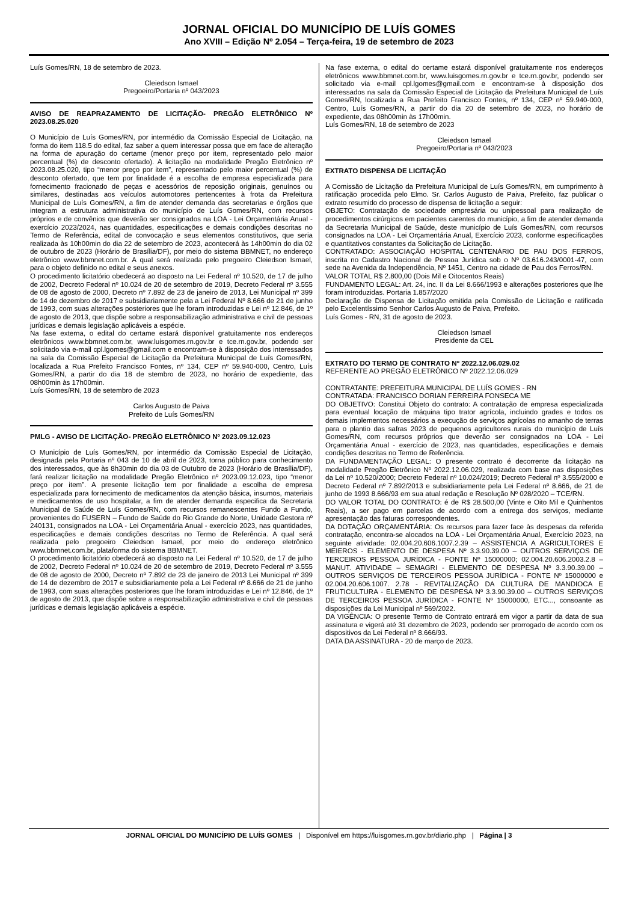JORNAL OFICIAL DO MUNICÍPIO DE LUÍS GOMES
Ano XVIII – Edição Nº 2.054 – Terça-feira, 19 de setembro de 2023
Luís Gomes/RN, 18 de setembro de 2023.
Cleiedson Ismael
Pregoeiro/Portaria nº 043/2023
AVISO DE REAPRAZAMENTO DE LICITAÇÃO- PREGÃO ELETRÔNICO Nº 2023.08.25.020
O Município de Luís Gomes/RN, por intermédio da Comissão Especial de Licitação, na forma do item 118.5 do edital, faz saber a quem interessar possa que em face de alteração na forma de apuração do certame (menor preço por item, representado pelo maior percentual (%) de desconto ofertado). A licitação na modalidade Pregão Eletrônico nº 2023.08.25.020, tipo “menor preço por item”, representado pelo maior percentual (%) de desconto ofertado, que tem por finalidade é a escolha de empresa especializada para fornecimento fracionado de peças e acessórios de reposição originais, genuínos ou similares, destinadas aos veículos automotores pertencentes à frota da Prefeitura Municipal de Luís Gomes/RN, a fim de atender demanda das secretarias e órgãos que integram a estrutura administrativa do município de Luís Gomes/RN, com recursos próprios e de convênios que deverão ser consignados na LOA - Lei Orçamentária Anual - exercício 2023/2024, nas quantidades, especificações e demais condições descritas no Termo de Referência, edital de convocação e seus elementos constitutivos, que seria realizada às 10h00min do dia 22 de setembro de 2023, acontecerá às 14h00min do dia 02 de outubro de 2023 (Horário de Brasília/DF), por meio do sistema BBMNET, no endereço eletrônico www.bbmnet.com.br. A qual será realizada pelo pregoeiro Cleiedson Ismael, para o objeto definido no edital e seus anexos.
O procedimento licitatório obedecerá ao disposto na Lei Federal nº 10.520, de 17 de julho de 2002, Decreto Federal nº 10.024 de 20 de setembro de 2019, Decreto Federal nº 3.555 de 08 de agosto de 2000, Decreto nº 7.892 de 23 de janeiro de 2013, Lei Municipal nº 399 de 14 de dezembro de 2017 e subsidiariamente pela a Lei Federal Nº 8.666 de 21 de junho de 1993, com suas alterações posteriores que lhe foram introduzidas e Lei nº 12.846, de 1º de agosto de 2013, que dispõe sobre a responsabilização administrativa e civil de pessoas jurídicas e demais legislação aplicáveis a espécie.
Na fase externa, o edital do certame estará disponível gratuitamente nos endereços eletrônicos www.bbmnet.com.br, www.luisgomes.rn.gov.br e tce.rn.gov.br, podendo ser solicitado via e-mail cpl.lgomes@gmail.com e encontram-se à disposição dos interessados na sala da Comissão Especial de Licitação da Prefeitura Municipal de Luís Gomes/RN, localizada a Rua Prefeito Francisco Fontes, nº 134, CEP nº 59.940-000, Centro, Luís Gomes/RN, a partir do dia 18 de stembro de 2023, no horário de expediente, das 08h00min às 17h00min.
Luís Gomes/RN, 18 de setembro de 2023
Carlos Augusto de Paiva
Prefeito de Luís Gomes/RN
PMLG - AVISO DE LICITAÇÃO- PREGÃO ELETRÔNICO Nº 2023.09.12.023
O Município de Luís Gomes/RN, por intermédio da Comissão Especial de Licitação, designada pela Portaria nº 043 de 10 de abril de 2023, torna público para conhecimento dos interessados, que às 8h30min do dia 03 de Outubro de 2023 (Horário de Brasília/DF), fará realizar licitação na modalidade Pregão Eletrônico nº 2023.09.12.023, tipo “menor preço por item”. A presente licitação tem por finalidade a escolha de empresa especializada para fornecimento de medicamentos da atenção básica, insumos, materiais e medicamentos de uso hospitalar, a fim de atender demanda especifica da Secretaria Municipal de Saúde de Luís Gomes/RN, com recursos remanescentes Fundo a Fundo, provenientes do FUSERN – Fundo de Saúde do Rio Grande do Norte, Unidade Gestora nº 240131, consignados na LOA - Lei Orçamentária Anual - exercício 2023, nas quantidades, especificações e demais condições descritas no Termo de Referência. A qual será realizada pelo pregoeiro Cleiedson Ismael, por meio do endereço eletrônico www.bbmnet.com.br, plataforma do sistema BBMNET.
O procedimento licitatório obedecerá ao disposto na Lei Federal nº 10.520, de 17 de julho de 2002, Decreto Federal nº 10.024 de 20 de setembro de 2019, Decreto Federal nº 3.555 de 08 de agosto de 2000, Decreto nº 7.892 de 23 de janeiro de 2013 Lei Municipal nº 399 de 14 de dezembro de 2017 e subsidiariamente pela a Lei Federal nº 8.666 de 21 de junho de 1993, com suas alterações posteriores que lhe foram introduzidas e Lei nº 12.846, de 1º de agosto de 2013, que dispõe sobre a responsabilização administrativa e civil de pessoas jurídicas e demais legislação aplicáveis a espécie.
Na fase externa, o edital do certame estará disponível gratuitamente nos endereços eletrônicos www.bbmnet.com.br, www.luisgomes.rn.gov.br e tce.rn.gov.br, podendo ser solicitado via e-mail cpl.lgomes@gmail.com e encontram-se à disposição dos interessados na sala da Comissão Especial de Licitação da Prefeitura Municipal de Luís Gomes/RN, localizada a Rua Prefeito Francisco Fontes, nº 134, CEP nº 59.940-000, Centro, Luís Gomes/RN, a partir do dia 20 de setembro de 2023, no horário de expediente, das 08h00min às 17h00min.
Luís Gomes/RN, 18 de setembro de 2023
Cleiedson Ismael
Pregoeiro/Portaria nº 043/2023
EXTRATO DISPENSA DE LICITAÇÃO
A Comissão de Licitação da Prefeitura Municipal de Luís Gomes/RN, em cumprimento à ratificação procedida pelo Elmo. Sr. Carlos Augusto de Paiva, Prefeito, faz publicar o extrato resumido do processo de dispensa de licitação a seguir:
OBJETO: Contratação de sociedade empresária ou unipessoal para realização de procedimentos cirúrgicos em pacientes carentes do município, a fim de atender demanda da Secretaria Municipal de Saúde, deste município de Luís Gomes/RN, com recursos consignados na LOA - Lei Orçamentária Anual, Exercício 2023, conforme especificações e quantitativos constantes da Solicitação de Licitação.
CONTRATADO: ASSOCIAÇÃO HOSPITAL CENTENÁRIO DE PAU DOS FERROS, inscrita no Cadastro Nacional de Pessoa Jurídica sob o Nº 03.616.243/0001-47, com sede na Avenida da Independência, Nº 1451, Centro na cidade de Pau dos Ferros/RN.
VALOR TOTAL R$ 2.800,00 (Dois Mil e Oitocentos Reais)
FUNDAMENTO LEGAL: Art. 24, inc. II da Lei 8.666/1993 e alterações posteriores que lhe foram introduzidas. Portaria 1.857/2020
Declaração de Dispensa de Licitação emitida pela Comissão de Licitação e ratificada pelo Excelentíssimo Senhor Carlos Augusto de Paiva, Prefeito.
Luís Gomes - RN, 31 de agosto de 2023.
Cleiedson Ismael
Presidente da CEL
EXTRATO DO TERMO DE CONTRATO Nº 2022.12.06.029.02
REFERENTE AO PREGÃO ELETRÔNICO Nº 2022.12.06.029
CONTRATANTE: PREFEITURA MUNICIPAL DE LUÍS GOMES - RN
CONTRATADA: FRANCISCO DORIAN FERREIRA FONSECA ME
DO OBJETIVO: Constitui Objeto do contrato: A contratação de empresa especializada para eventual locação de máquina tipo trator agrícola, incluindo grades e todos os demais implementos necessários a execução de serviços agrícolas no amanho de terras para o plantio das safras 2023 de pequenos agricultores rurais do município de Luís Gomes/RN, com recursos próprios que deverão ser consignados na LOA - Lei Orçamentária Anual - exercício de 2023, nas quantidades, especificações e demais condições descritas no Termo de Referência.
DA FUNDAMENTAÇÃO LEGAL: O presente contrato é decorrente da licitação na modalidade Pregão Eletrônico Nº 2022.12.06.029, realizada com base nas disposições da Lei nº 10.520/2000; Decreto Federal nº 10.024/2019; Decreto Federal nº 3.555/2000 e Decreto Federal nº 7.892/2013 e subsidiariamente pela Lei Federal nº 8.666, de 21 de junho de 1993 8.666/93 em sua atual redação e Resolução Nº 028/2020 – TCE/RN.
DO VALOR TOTAL DO CONTRATO: é de R$ 28.500,00 (Vinte e Oito Mil e Quinhentos Reais), a ser pago em parcelas de acordo com a entrega dos serviços, mediante apresentação das faturas correspondentes.
DA DOTAÇÃO ORÇAMENTÁRIA: Os recursos para fazer face às despesas da referida contratação, encontra-se alocados na LOA - Lei Orçamentária Anual, Exercício 2023, na seguinte atividade: 02.004.20.606.1007.2.39 – ASSISTENCIA A AGRICULTORES E MEIEROS - ELEMENTO DE DESPESA Nº 3.3.90.39.00 – OUTROS SERVIÇOS DE TERCEIROS PESSOA JURÍDICA - FONTE Nº 15000000; 02.004.20.606.2003.2.8 – MANUT. ATIVIDADE – SEMAGRI - ELEMENTO DE DESPESA Nº 3.3.90.39.00 – OUTROS SERVIÇOS DE TERCEIROS PESSOA JURÍDICA - FONTE Nº 15000000 e 02.004.20.606.1007. 2.78 - REVITALIZAÇÃO DA CULTURA DE MANDIOCA E FRUTICULTURA - ELEMENTO DE DESPESA Nº 3.3.90.39.00 – OUTROS SERVIÇOS DE TERCEIROS PESSOA JURÍDICA - FONTE Nº 15000000, ETC..., consoante as disposições da Lei Municipal nº 569/2022.
DA VIGÊNCIA: O presente Termo de Contrato entrará em vigor a partir da data de sua assinatura e vigerá até 31 dezembro de 2023, podendo ser prorrogado de acordo com os dispositivos da Lei Federal nº 8.666/93.
DATA DA ASSINATURA - 20 de março de 2023.
JORNAL OFICIAL DO MUNICÍPIO DE LUÍS GOMES | Disponível em https://luisgomes.rn.gov.br/diario.php | Página | 3